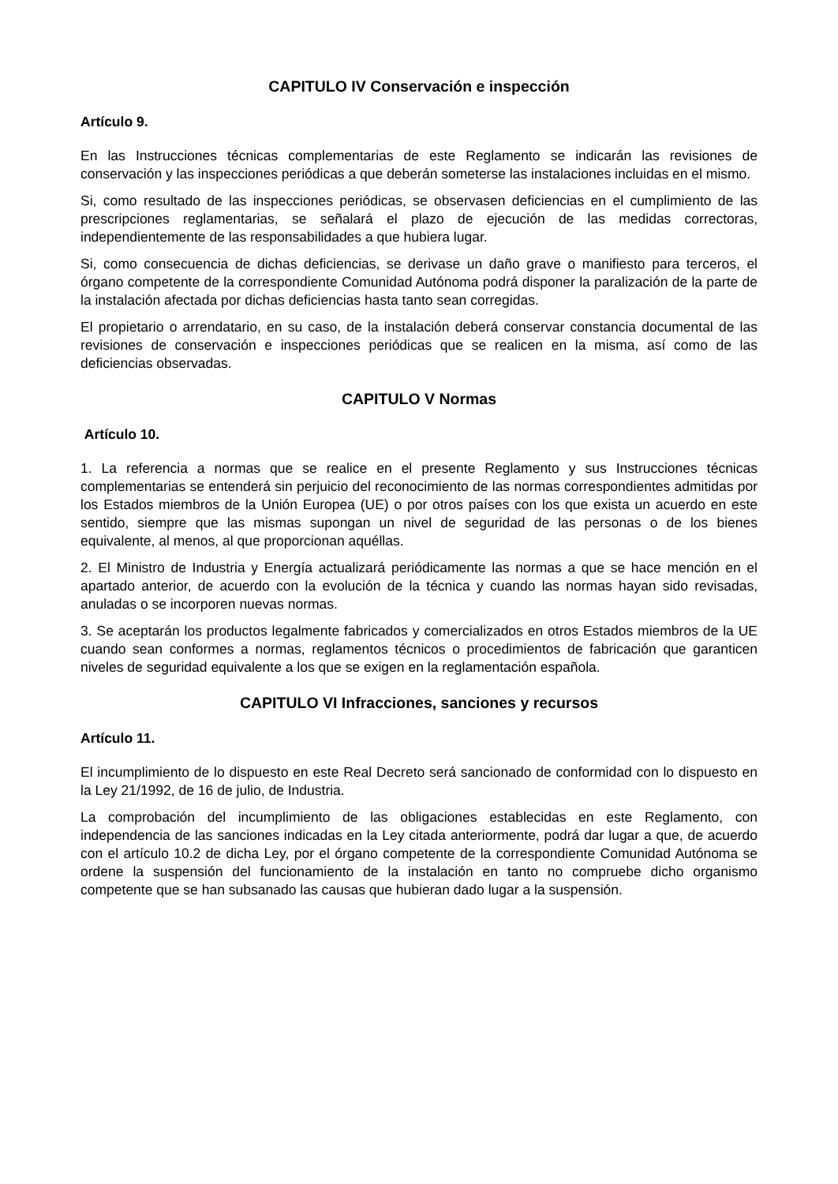CAPITULO IV Conservación e inspección
Artículo 9.
En las Instrucciones técnicas complementarias de este Reglamento se indicarán las revisiones de conservación y las inspecciones periódicas a que deberán someterse las instalaciones incluidas en el mismo.
Si, como resultado de las inspecciones periódicas, se observasen deficiencias en el cumplimiento de las prescripciones reglamentarias, se señalará el plazo de ejecución de las medidas correctoras, independientemente de las responsabilidades a que hubiera lugar.
Si, como consecuencia de dichas deficiencias, se derivase un daño grave o manifiesto para terceros, el órgano competente de la correspondiente Comunidad Autónoma podrá disponer la paralización de la parte de la instalación afectada por dichas deficiencias hasta tanto sean corregidas.
El propietario o arrendatario, en su caso, de la instalación deberá conservar constancia documental de las revisiones de conservación e inspecciones periódicas que se realicen en la misma, así como de las deficiencias observadas.
CAPITULO V Normas
Artículo 10.
1. La referencia a normas que se realice en el presente Reglamento y sus Instrucciones técnicas complementarias se entenderá sin perjuicio del reconocimiento de las normas correspondientes admitidas por los Estados miembros de la Unión Europea (UE) o por otros países con los que exista un acuerdo en este sentido, siempre que las mismas supongan un nivel de seguridad de las personas o de los bienes equivalente, al menos, al que proporcionan aquéllas.
2. El Ministro de Industria y Energía actualizará periódicamente las normas a que se hace mención en el apartado anterior, de acuerdo con la evolución de la técnica y cuando las normas hayan sido revisadas, anuladas o se incorporen nuevas normas.
3. Se aceptarán los productos legalmente fabricados y comercializados en otros Estados miembros de la UE cuando sean conformes a normas, reglamentos técnicos o procedimientos de fabricación que garanticen niveles de seguridad equivalente a los que se exigen en la reglamentación española.
CAPITULO VI Infracciones, sanciones y recursos
Artículo 11.
El incumplimiento de lo dispuesto en este Real Decreto será sancionado de conformidad con lo dispuesto en la Ley 21/1992, de 16 de julio, de Industria.
La comprobación del incumplimiento de las obligaciones establecidas en este Reglamento, con independencia de las sanciones indicadas en la Ley citada anteriormente, podrá dar lugar a que, de acuerdo con el artículo 10.2 de dicha Ley, por el órgano competente de la correspondiente Comunidad Autónoma se ordene la suspensión del funcionamiento de la instalación en tanto no compruebe dicho organismo competente que se han subsanado las causas que hubieran dado lugar a la suspensión.